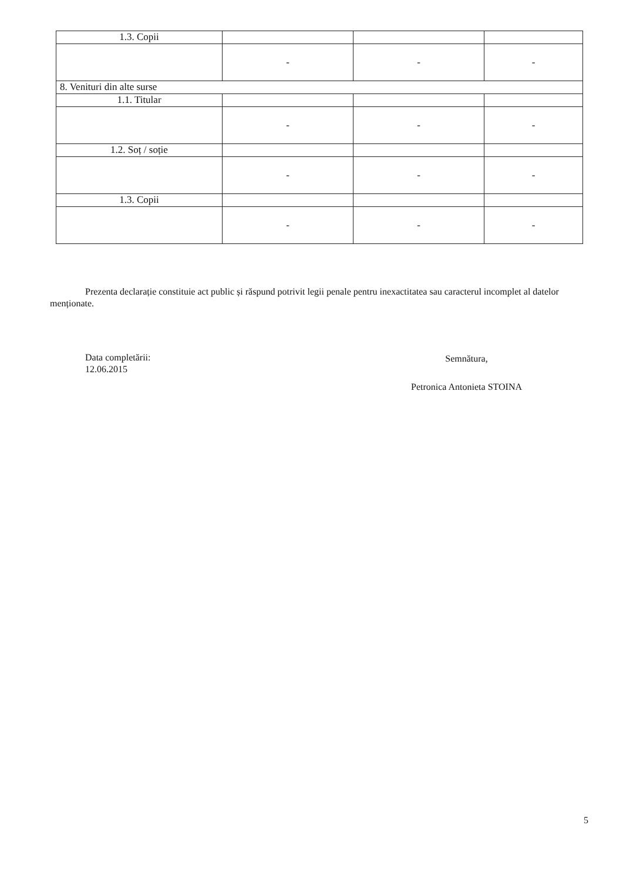| 1.3. Copii | | | |
| | - | - | - |
| 8. Venituri din alte surse | | | |
| 1.1. Titular | | | |
| | - | - | - |
| 1.2. Soț / soție | | | |
| | - | - | - |
| 1.3. Copii | | | |
| | - | - | - |
Prezenta declarație constituie act public și răspund potrivit legii penale pentru inexactitatea sau caracterul incomplet al datelor menționate.
Data completării:
12.06.2015
Semnătura,
Petronica Antonieta STOINA
5